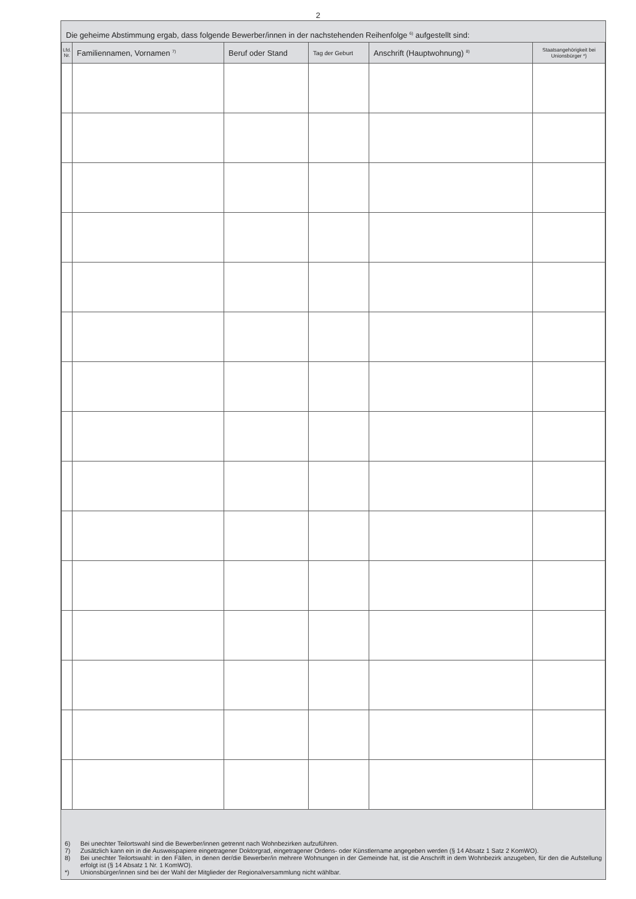2
Die geheime Abstimmung ergab, dass folgende Bewerber/innen in der nachstehenden Reihenfolge <sup>6)</sup> aufgestellt sind:
| Lfd. Nr. | Familiennamen, Vornamen <sup>7)</sup> | Beruf oder Stand | Tag der Geburt | Anschrift (Hauptwohnung) <sup>8)</sup> | Staatsangehörigkeit bei Unionsbürger *) |
| --- | --- | --- | --- | --- | --- |
6) Bei unechter Teilortswahl sind die Bewerber/innen getrennt nach Wohnbezirken aufzuführen.
7) Zusätzlich kann ein in die Ausweispapiere eingetragener Doktorgrad, eingetragener Ordens- oder Künstlername angegeben werden (§ 14 Absatz 1 Satz 2 KomWO).
8) Bei unechter Teilortswahl: in den Fällen, in denen der/die Bewerber/in mehrere Wohnungen in der Gemeinde hat, ist die Anschrift in dem Wohnbezirk anzuge­ben, für den die Aufstellung erfolgt ist (§ 14 Absatz 1 Nr. 1 KomWO).
*) Unionsbürger/innen sind bei der Wahl der Mitglieder der Regionalversammlung nicht wählbar.